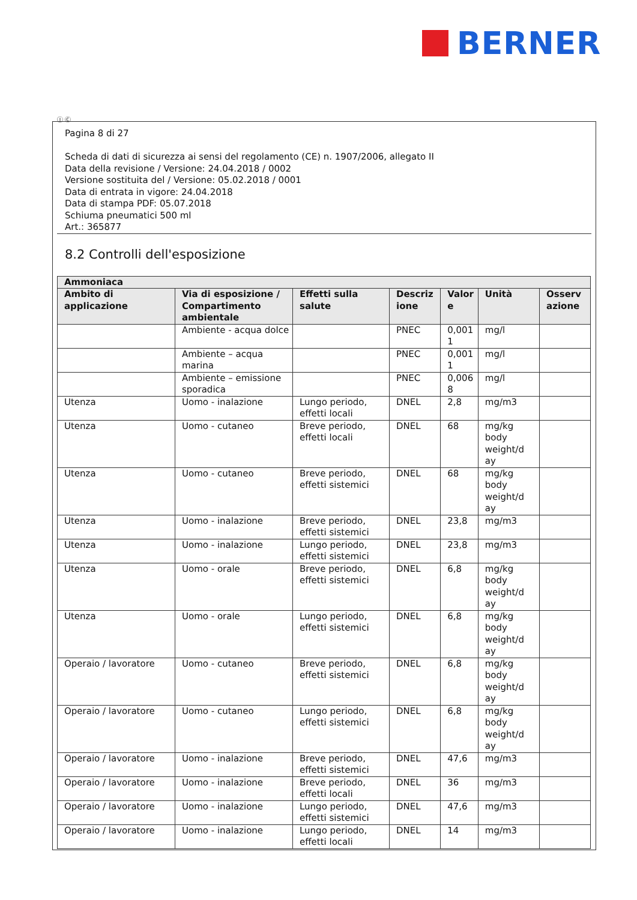BERNER
Ⓘ Ⓒ
Pagina 8 di 27
Scheda di dati di sicurezza ai sensi del regolamento (CE) n. 1907/2006, allegato II
Data della revisione / Versione: 24.04.2018 / 0002
Versione sostituita del / Versione: 05.02.2018 / 0001
Data di entrata in vigore: 24.04.2018
Data di stampa PDF: 05.07.2018
Schiuma pneumatici 500 ml
Art.: 365877
8.2 Controlli dell'esposizione
| Ammoniaca | | | | | | |
| --- | --- | --- | --- | --- | --- | --- |
| Ambito di applicazione | Via di esposizione / Compartimento ambientale | Effetti sulla salute | Descriz ione | Valor e | Unità | Osserv azione |
| | Ambiente - acqua dolce | | PNEC | 0,001 1 | mg/l | |
| | Ambiente – acqua marina | | PNEC | 0,001 1 | mg/l | |
| | Ambiente – emissione sporadica | | PNEC | 0,006 8 | mg/l | |
| Utenza | Uomo - inalazione | Lungo periodo, effetti locali | DNEL | 2,8 | mg/m3 | |
| Utenza | Uomo - cutaneo | Breve periodo, effetti locali | DNEL | 68 | mg/kg body weight/d ay | |
| Utenza | Uomo - cutaneo | Breve periodo, effetti sistemici | DNEL | 68 | mg/kg body weight/d ay | |
| Utenza | Uomo - inalazione | Breve periodo, effetti sistemici | DNEL | 23,8 | mg/m3 | |
| Utenza | Uomo - inalazione | Lungo periodo, effetti sistemici | DNEL | 23,8 | mg/m3 | |
| Utenza | Uomo - orale | Breve periodo, effetti sistemici | DNEL | 6,8 | mg/kg body weight/d ay | |
| Utenza | Uomo - orale | Lungo periodo, effetti sistemici | DNEL | 6,8 | mg/kg body weight/d ay | |
| Operaio / lavoratore | Uomo - cutaneo | Breve periodo, effetti sistemici | DNEL | 6,8 | mg/kg body weight/d ay | |
| Operaio / lavoratore | Uomo - cutaneo | Lungo periodo, effetti sistemici | DNEL | 6,8 | mg/kg body weight/d ay | |
| Operaio / lavoratore | Uomo - inalazione | Breve periodo, effetti sistemici | DNEL | 47,6 | mg/m3 | |
| Operaio / lavoratore | Uomo - inalazione | Breve periodo, effetti locali | DNEL | 36 | mg/m3 | |
| Operaio / lavoratore | Uomo - inalazione | Lungo periodo, effetti sistemici | DNEL | 47,6 | mg/m3 | |
| Operaio / lavoratore | Uomo - inalazione | Lungo periodo, effetti locali | DNEL | 14 | mg/m3 | |